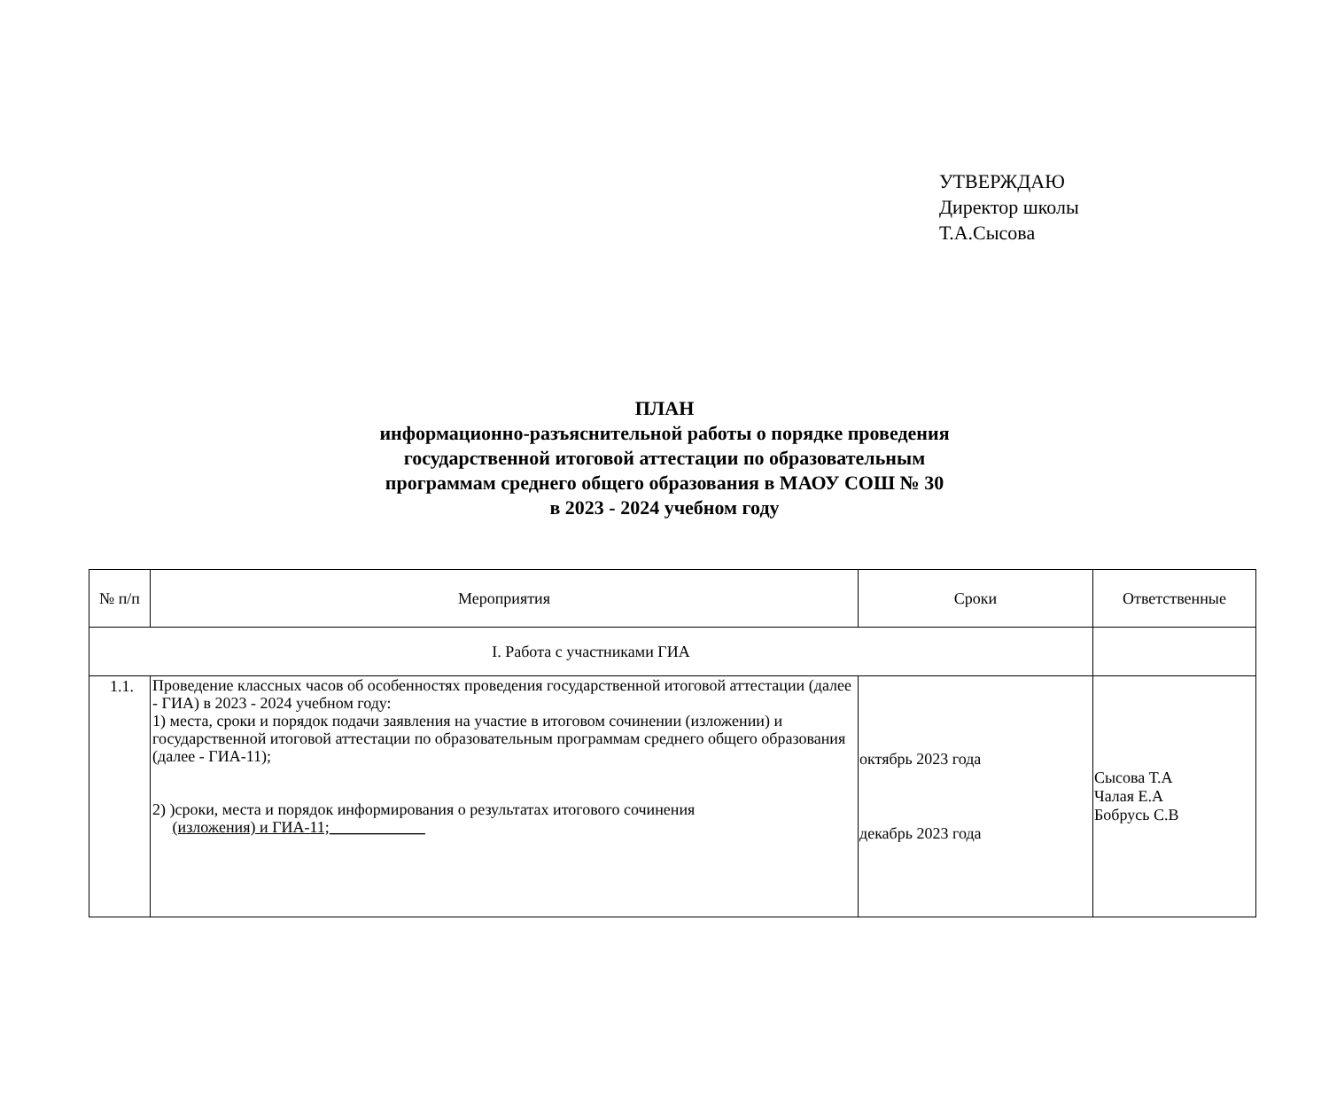УТВЕРЖДАЮ
Директор школы
Т.А.Сысова
ПЛАН
информационно-разъяснительной работы о порядке проведения
государственной итоговой аттестации по образовательным
программам среднего общего образования в МАОУ СОШ № 30
в 2023 - 2024 учебном году
| № п/п | Мероприятия | Сроки | Ответственные |
| --- | --- | --- | --- |
| I. Работа с участниками ГИА | | | |
| 1.1. | Проведение классных часов об особенностях проведения государственной итоговой аттестации (далее - ГИА) в 2023 - 2024 учебном году: 1) места, сроки и порядок подачи заявления на участие в итоговом сочинении (изложении) и государственной итоговой аттестации по образовательным программам среднего общего образования (далее - ГИА-11); 2) )сроки, места и порядок информирования о результатах итогового сочинения (изложения) и ГИА-11;____________ | октябрь 2023 года декабрь 2023 года | Сысова Т.А Чалая Е.А Бобрусь С.В |